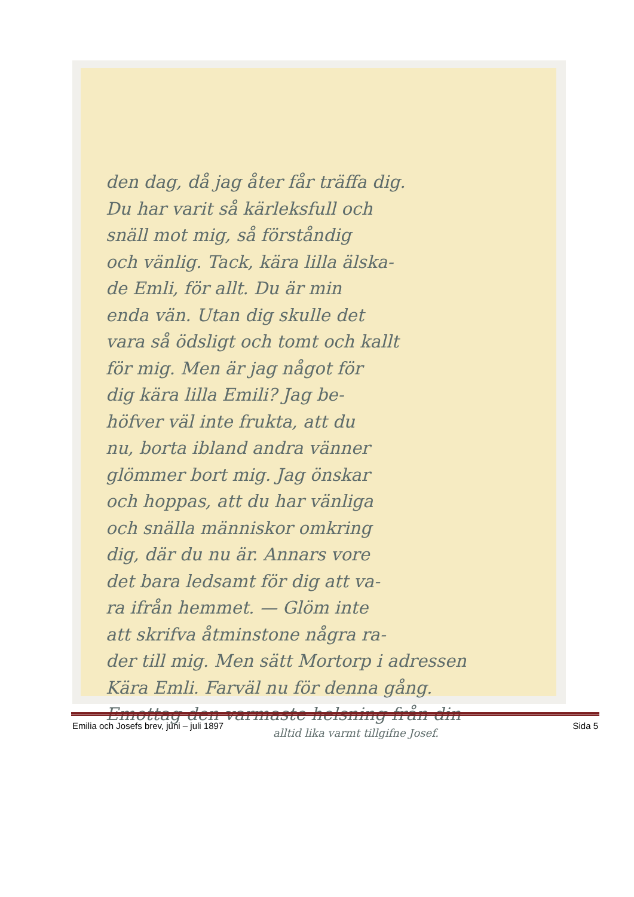den dag, då jag åter får träffa dig.
Du har varit så kärleksfull och
snäll mot mig, så förståndig
och vänlig. Tack, kära lilla älska-
de Emli, för allt. Du är min
enda vän. Utan dig skulle det
vara så ödsligt och tomt och kallt
för mig. Men är jag något för
dig kära lilla Emili? Jag be-
höfver väl inte frukta, att du
nu, borta ibland andra vänner
glömmer bort mig. Jag önskar
och hoppas, att du har vänliga
och snälla människor omkring
dig, där du nu är. Annars vore
det bara ledsamt för dig att va-
ra ifrån hemmet. — Glöm inte
att skrifva åtminstone några ra-
der till mig. Men sätt Mortorp i adressen
Kära Emli. Farväl nu för denna gång.
Emottag den varmaste helsning från din
alltid lika varmt tillgifne Josef.
Emilia och Josefs brev, juni – juli 1897 Sida 5